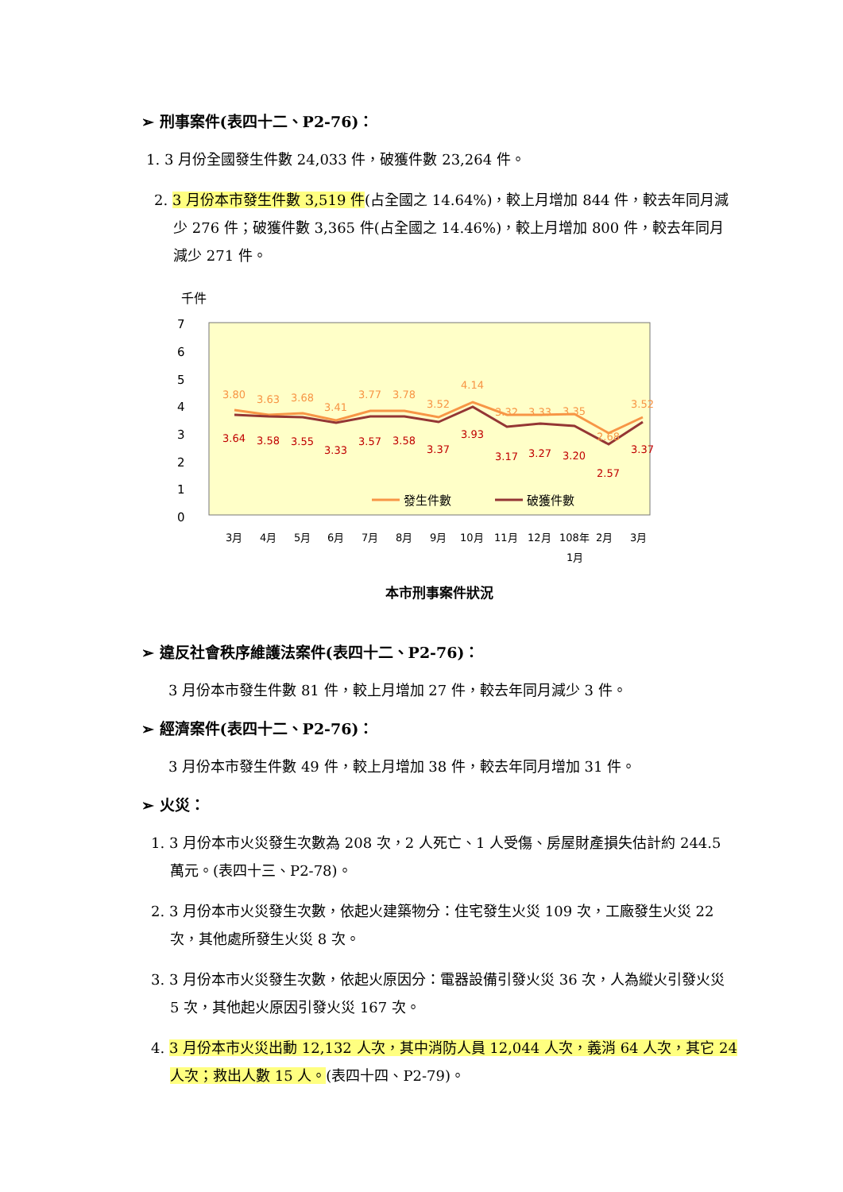➢ 刑事案件(表四十二、P2-76)：
1. 3 月份全國發生件數 24,033 件，破獲件數 23,264 件。
2. 3 月份本市發生件數 3,519 件(占全國之 14.64%)，較上月增加 844 件，較去年同月減少 276 件；破獲件數 3,365 件(占全國之 14.46%)，較上月增加 800 件，較去年同月減少 271 件。
千件
7
6
5
4
3
2
1
0
3.80
3.63
3.68
3.41
3.77
3.78
3.52
4.14
3.32
3.33
3.35
2.68
3.52
3.64
3.58
3.55
3.33
3.57
3.58
3.37
3.93
3.17
3.27
3.20
2.57
3.37
發生件數
破獲件數
3月
4月
5月
6月
7月
8月
9月
10月
11月
12月
108年
2月
3月
1月
本市刑事案件狀況
➢ 違反社會秩序維護法案件(表四十二、P2-76)：
3 月份本市發生件數 81 件，較上月增加 27 件，較去年同月減少 3 件。
➢ 經濟案件(表四十二、P2-76)：
3 月份本市發生件數 49 件，較上月增加 38 件，較去年同月增加 31 件。
➢ 火災：
1. 3 月份本市火災發生次數為 208 次，2 人死亡、1 人受傷、房屋財產損失估計約 244.5 萬元。(表四十三、P2-78)。
2. 3 月份本市火災發生次數，依起火建築物分：住宅發生火災 109 次，工廠發生火災 22 次，其他處所發生火災 8 次。
3. 3 月份本市火災發生次數，依起火原因分：電器設備引發火災 36 次，人為縱火引發火災 5 次，其他起火原因引發火災 167 次。
4. 3 月份本市火災出動 12,132 人次，其中消防人員 12,044 人次，義消 64 人次，其它 24 人次；救出人數 15 人。(表四十四、P2-79)。